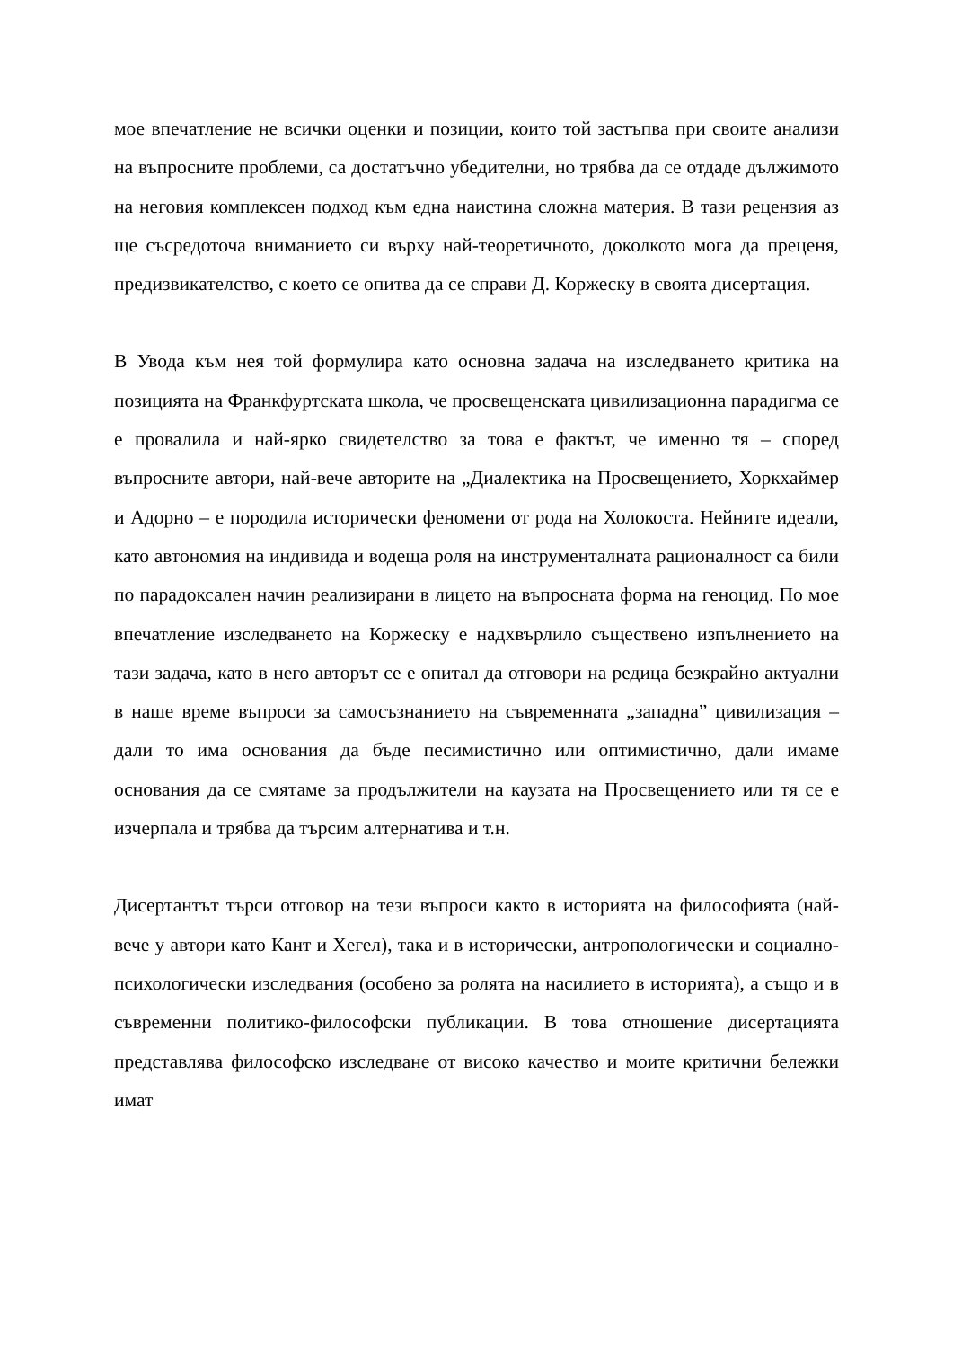мое впечатление не всички оценки и позиции, които той застъпва при своите анализи на въпросните проблеми, са достатъчно убедителни, но трябва да се отдаде дължимото на неговия комплексен подход към една наистина сложна материя. В тази рецензия аз ще съсредоточа вниманието си върху най-теоретичното, доколкото мога да преценя, предизвикателство, с което се опитва да се справи Д. Коржеску в своята дисертация.
В Увода към нея той формулира като основна задача на изследването критика на позицията на Франкфуртската школа, че просвещенската цивилизационна парадигма се е провалила и най-ярко свидетелство за това е фактът, че именно тя – според въпросните автори, най-вече авторите на „Диалектика на Просвещението, Хоркхаймер и Адорно – е породила исторически феномени от рода на Холокоста. Нейните идеали, като автономия на индивида и водеща роля на инструменталната рационалност са били по парадоксален начин реализирани в лицето на въпросната форма на геноцид. По мое впечатление изследването на Коржеску е надхвърлило съществено изпълнението на тази задача, като в него авторът се е опитал да отговори на редица безкрайно актуални в наше време въпроси за самосъзнанието на съвременната „западна” цивилизация – дали то има основания да бъде песимистично или оптимистично, дали имаме основания да се смятаме за продължители на каузата на Просвещението или тя се е изчерпала и трябва да търсим алтернатива и т.н.
Дисертантът търси отговор на тези въпроси както в историята на философията (най-вече у автори като Кант и Хегел), така и в исторически, антропологически и социално-психологически изследвания (особено за ролята на насилието в историята), а също и в съвременни политико-философски публикации. В това отношение дисертацията представлява философско изследване от високо качество и моите критични бележки имат